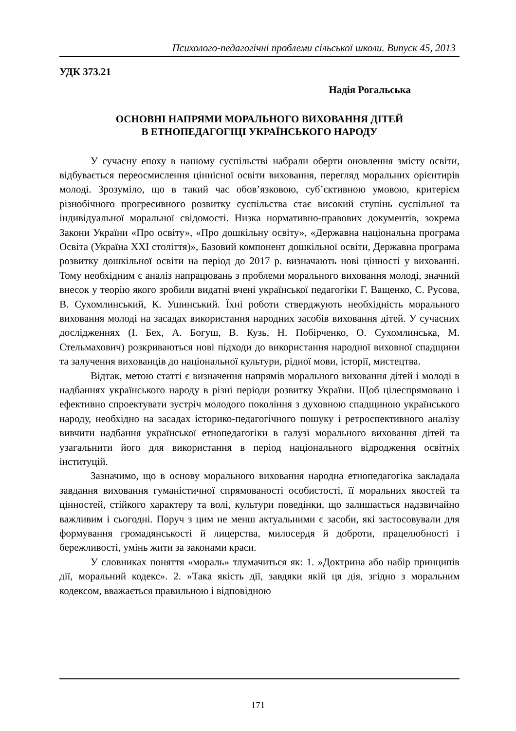Психолого-педагогічні проблеми сільської школи. Випуск 45, 2013
УДК 373.21
Надія Рогальська
ОСНОВНІ НАПРЯМИ МОРАЛЬНОГО ВИХОВАННЯ ДІТЕЙ
В ЕТНОПЕДАГОГІЦІ УКРАЇНСЬКОГО НАРОДУ
У сучасну епоху в нашому суспільстві набрали оберти оновлення змісту освіти, відбувається переосмислення ціннісної освіти виховання, перегляд моральних орієнтирів молоді. Зрозуміло, що в такий час обов’язковою, суб’єктивною умовою, критерієм різнобічного прогресивного розвитку суспільства стає високий ступінь суспільної та індивідуальної моральної свідомості. Низка нормативно-правових документів, зокрема Закони України «Про освіту», «Про дошкільну освіту», «Державна національна програма Освіта (Україна XXI століття)», Базовий компонент дошкільної освіти, Державна програма розвитку дошкільної освіти на період до 2017 р. визначають нові цінності у вихованні. Тому необхідним є аналіз напрацювань з проблеми морального виховання молоді, значний внесок у теорію якого зробили видатні вчені української педагогіки Г. Ващенко, С. Русова, В. Сухомлинський, К. Ушинський. Їхні роботи стверджують необхідність морального виховання молоді на засадах використання народних засобів виховання дітей. У сучасних дослідженнях (І. Бех, А. Богуш, В. Кузь, Н. Побірченко, О. Сухомлинська, М. Стельмахович) розкриваються нові підходи до використання народної виховної спадщини та залучення вихованців до національної культури, рідної мови, історії, мистецтва.
Відтак, метою статті є визначення напрямів морального виховання дітей і молоді в надбаннях українського народу в різні періоди розвитку України. Щоб цілеспрямовано і ефективно спроектувати зустріч молодого покоління з духовною спадщиною українського народу, необхідно на засадах історико-педагогічного пошуку і ретроспективного аналізу вивчити надбання української етнопедагогіки в галузі морального виховання дітей та узагальнити його для використання в період національного відродження освітніх інституцій.
Зазначимо, що в основу морального виховання народна етнопедагогіка закладала завдання виховання гуманістичної спрямованості особистості, її моральних якостей та цінностей, стійкого характеру та волі, культури поведінки, що залишається надзвичайно важливим і сьогодні. Поруч з цим не менш актуальними є засоби, які застосовували для формування громадянськості й лицерства, милосердя й доброти, працелюбності і бережливості, умінь жити за законами краси.
У словниках поняття «мораль» тлумачиться як: 1. »Доктрина або набір принципів дії, моральний кодекс». 2. »Така якість дії, завдяки якій ця дія, згідно з моральним кодексом, вважається правильною і відповідною
171